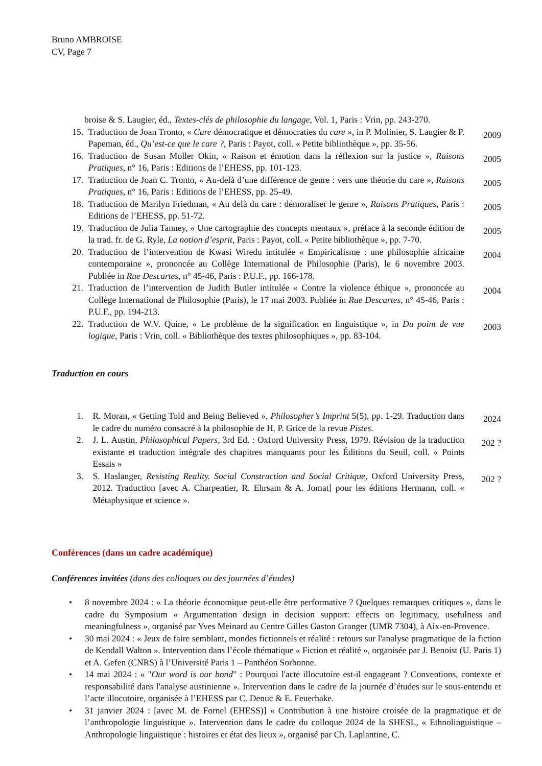Bruno AMBROISE
CV, Page 7
broise & S. Laugier, éd., Textes-clés de philosophie du langage, Vol. 1, Paris : Vrin, pp. 243-270.
15. Traduction de Joan Tronto, « Care démocratique et démocraties du care », in P. Molinier, S. Laugier & P. Papeman, éd., Qu’est-ce que le care ?, Paris : Payot, coll. « Petite bibliothèque », pp. 35-56.
2009
16. Traduction de Susan Moller Okin, « Raison et émotion dans la réflexion sur la justice », Raisons Pratiques, n° 16, Paris : Editions de l’EHESS, pp. 101-123.
2005
17. Traduction de Joan C. Tronto, « Au-delà d’une différence de genre : vers une théorie du care », Raisons Pratiques, n° 16, Paris : Editions de l’EHESS, pp. 25-49.
2005
18. Traduction de Marilyn Friedman, « Au delà du care : démoraliser le genre », Raisons Pratiques, Paris : Editions de l’EHESS, pp. 51-72.
2005
19. Traduction de Julia Tanney, « Une cartographie des concepts mentaux », préface à la seconde édition de la trad. fr. de G. Ryle, La notion d’esprit, Paris : Payot, coll. « Petite bibliothèque », pp. 7-70.
2005
20. Traduction de l’intervention de Kwasi Wiredu intitulée « Empiricalisme : une philosophie africaine contemporaine », prononcée au Collège International de Philosophie (Paris), le 6 novembre 2003. Publiée in Rue Descartes, n° 45-46, Paris : P.U.F., pp. 166-178.
2004
21. Traduction de l’intervention de Judith Butler intitulée « Contre la violence éthique », prononcée au Collège International de Philosophie (Paris), le 17 mai 2003. Publiée in Rue Descartes, n° 45-46, Paris : P.U.F., pp. 194-213.
2004
22. Traduction de W.V. Quine, « Le problème de la signification en linguistique », in Du point de vue logique, Paris : Vrin, coll. « Bibliothèque des textes philosophiques », pp. 83-104.
2003
Traduction en cours
1. R. Moran, « Getting Told and Being Believed », Philosopher’s Imprint 5(5), pp. 1-29. Traduction dans le cadre du numéro consacré à la philosophie de H. P. Grice de la revue Pistes.
2024
2. J. L. Austin, Philosophical Papers, 3rd Ed. : Oxford University Press, 1979. Révision de la traduction existante et traduction intégrale des chapitres manquants pour les Éditions du Seuil, coll. « Points Essais »
202 ?
3. S. Haslanger, Resisting Reality. Social Construction and Social Critique, Oxford University Press, 2012. Traduction [avec A. Charpentier, R. Ehrsam & A. Jomat] pour les éditions Hermann, coll. « Métaphysique et science ».
202 ?
Conférences (dans un cadre académique)
Conférences invitées (dans des colloques ou des journées d’études)
• 8 novembre 2024 : « La théorie économique peut-elle être performative ? Quelques remarques critiques », dans le cadre du Symposium « Argumentation design in decision support: effects on legitimacy, usefulness and meaningfulness », organisé par Yves Meinard au Centre Gilles Gaston Granger (UMR 7304), à Aix-en-Provence.
• 30 mai 2024 : « Jeux de faire semblant, mondes fictionnels et réalité : retours sur l'analyse pragmatique de la fiction de Kendall Walton ». Intervention dans l’école thématique « Fiction et réalité », organisée par J. Benoist (U. Paris 1) et A. Gefen (CNRS) à l’Université Paris 1 – Panthéon Sorbonne.
• 14 mai 2024 : « "Our word is our bond" : Pourquoi l'acte illocutoire est-il engageant ? Conventions, contexte et responsabilité dans l'analyse austinienne ». Intervention dans le cadre de la journée d’études sur le sous-entendu et l’acte illocutoire, organisée à l’EHESS par C. Denuc & E. Feuerhake.
• 31 janvier 2024 : [avec M. de Fornel (EHESS)] « Contribution à une histoire croisée de la pragmatique et de l’anthropologie linguistique ». Intervention dans le cadre du colloque 2024 de la SHESL, « Ethnolinguistique – Anthropologie linguistique : histoires et état des lieux », organisé par Ch. Laplantine, C.